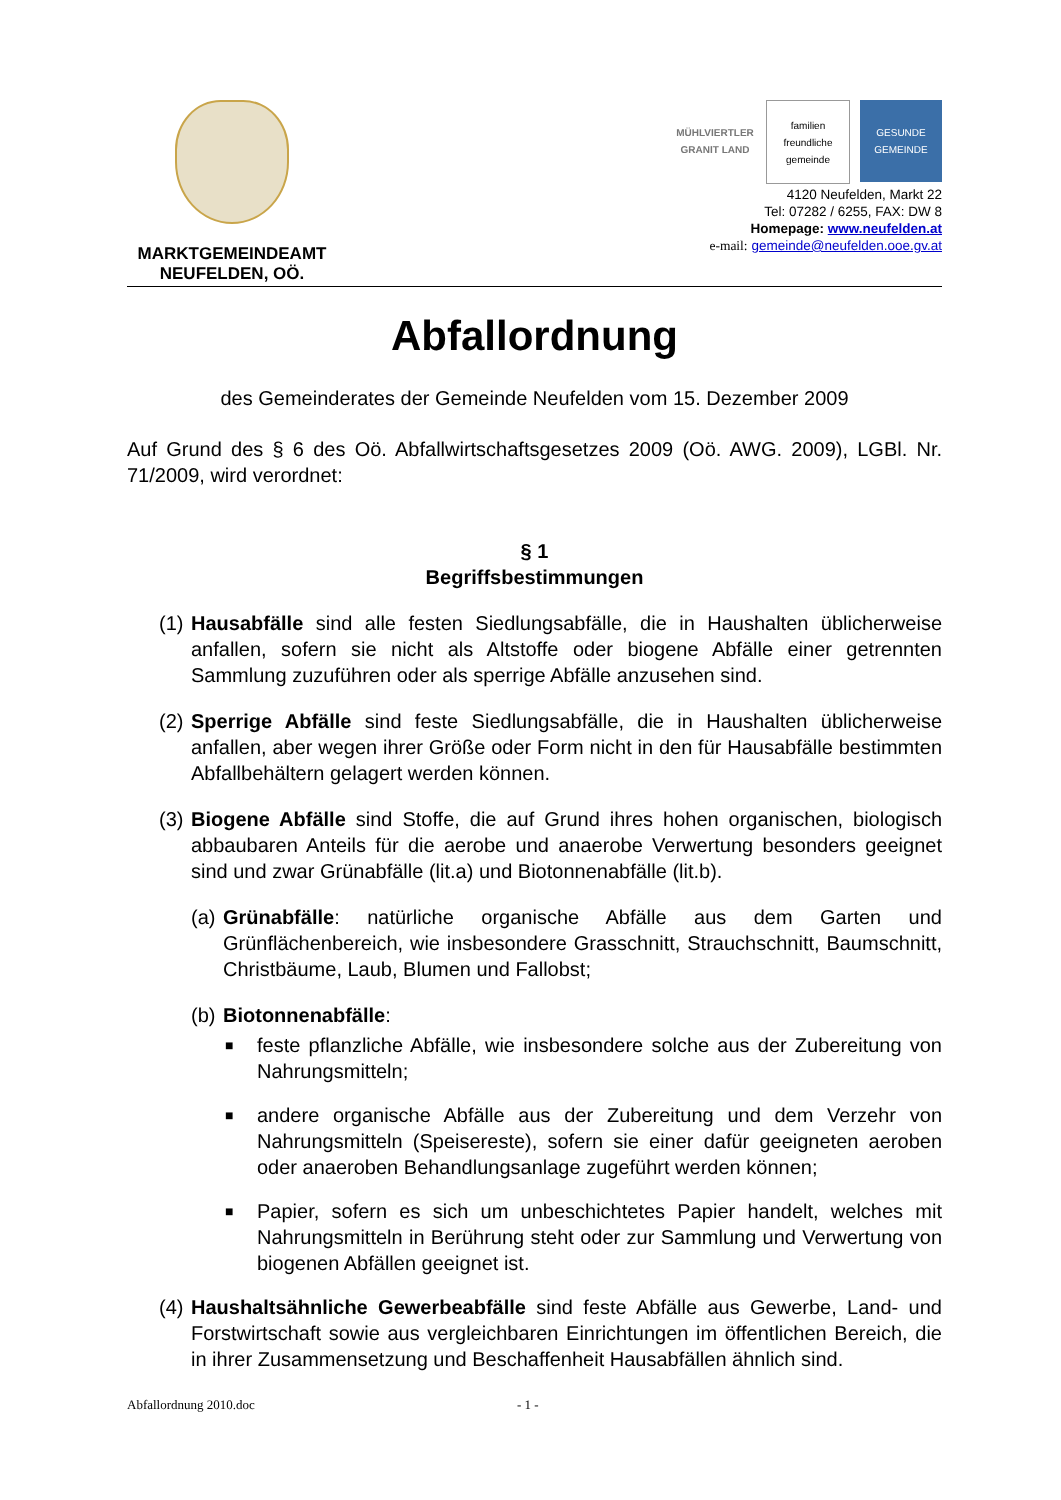MARKTGEMEINDEAMT
NEUFELDEN, OÖ.
MÜHLVIERTLER GRANIT LAND
familien freundliche gemeinde
GESUNDE GEMEINDE
4120 Neufelden, Markt 22
Tel: 07282 / 6255, FAX: DW 8
Homepage: www.neufelden.at
e-mail: gemeinde@neufelden.ooe.gv.at
Abfallordnung
des Gemeinderates der Gemeinde Neufelden vom 15. Dezember 2009
Auf Grund des § 6 des Oö. Abfallwirtschaftsgesetzes 2009 (Oö. AWG. 2009), LGBl. Nr. 71/2009, wird verordnet:
§ 1
Begriffsbestimmungen
(1)
Hausabfälle sind alle festen Siedlungsabfälle, die in Haushalten üblicherweise anfallen, sofern sie nicht als Altstoffe oder biogene Abfälle einer getrennten Sammlung zuzuführen oder als sperrige Abfälle anzusehen sind.
(2)
Sperrige Abfälle sind feste Siedlungsabfälle, die in Haushalten üblicherweise anfallen, aber wegen ihrer Größe oder Form nicht in den für Hausabfälle bestimmten Abfallbehältern gelagert werden können.
(3)
Biogene Abfälle sind Stoffe, die auf Grund ihres hohen organischen, biologisch abbaubaren Anteils für die aerobe und anaerobe Verwertung besonders geeignet sind und zwar Grünabfälle (lit.a) und Biotonnenabfälle (lit.b).
(a)
Grünabfälle: natürliche organische Abfälle aus dem Garten und Grünflächenbereich, wie insbesondere Grasschnitt, Strauchschnitt, Baumschnitt, Christbäume, Laub, Blumen und Fallobst;
(b)
Biotonnenabfälle:
■
feste pflanzliche Abfälle, wie insbesondere solche aus der Zubereitung von Nahrungsmitteln;
■
andere organische Abfälle aus der Zubereitung und dem Verzehr von Nahrungsmitteln (Speisereste), sofern sie einer dafür geeigneten aeroben oder anaeroben Behandlungsanlage zugeführt werden können;
■
Papier, sofern es sich um unbeschichtetes Papier handelt, welches mit Nahrungsmitteln in Berührung steht oder zur Sammlung und Verwertung von biogenen Abfällen geeignet ist.
(4)
Haushaltsähnliche Gewerbeabfälle sind feste Abfälle aus Gewerbe, Land- und Forstwirtschaft sowie aus vergleichbaren Einrichtungen im öffentlichen Bereich, die in ihrer Zusammensetzung und Beschaffenheit Hausabfällen ähnlich sind.
Abfallordnung 2010.doc - 1 -